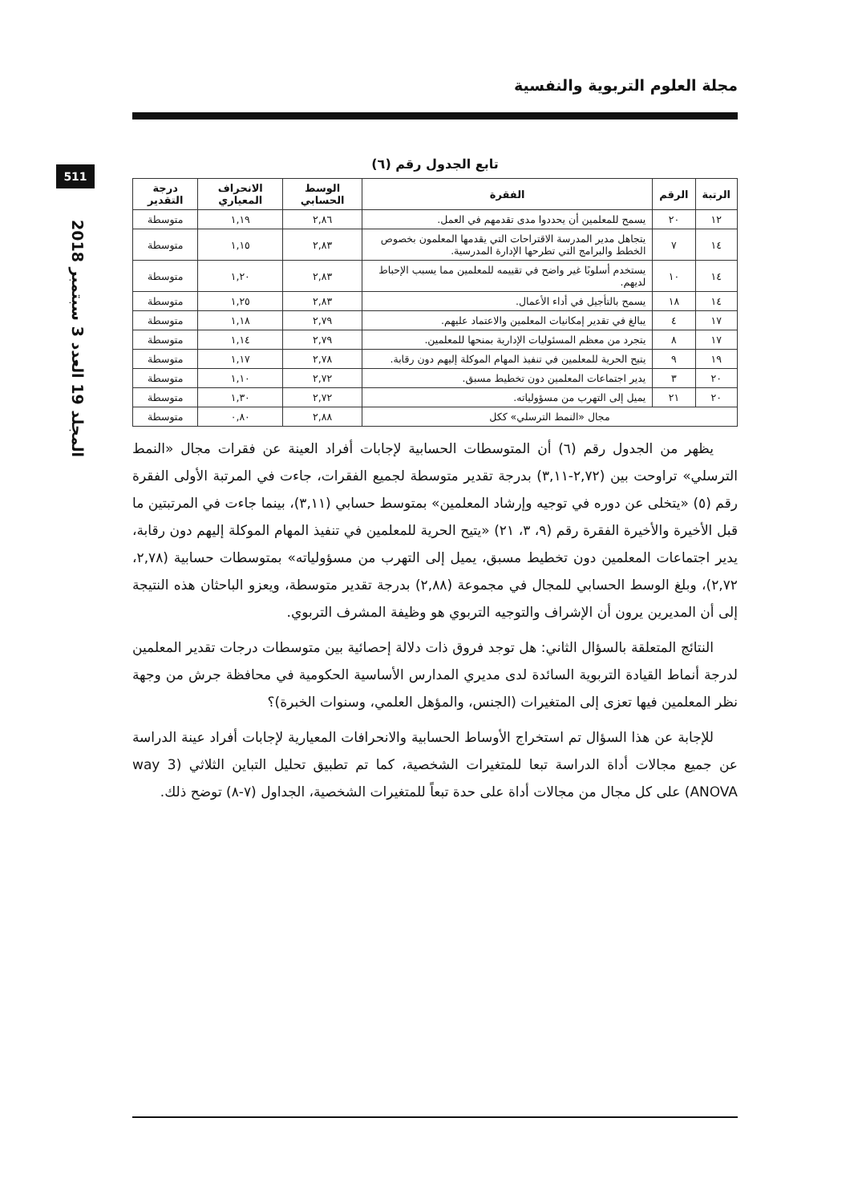مجلة العلوم التربوية والنفسية
511
المجلد 19 العدد 3 سبتمبر 2018
تابع الجدول رقم (٦)
| الرتبة | الرقم | الفقرة | الوسط الحسابي | الانحراف المعياري | درجة التقدير |
| --- | --- | --- | --- | --- | --- |
| ١٢ | ٢٠ | يسمح للمعلمين أن يحددوا مدى تقدمهم في العمل. | ٢,٨٦ | ١,١٩ | متوسطة |
| ١٤ | ٧ | يتجاهل مدير المدرسة الاقتراحات التي يقدمها المعلمون بخصوص الخطط والبرامج التي تطرحها الإدارة المدرسية. | ٢,٨٣ | ١,١٥ | متوسطة |
| ١٤ | ١٠ | يستخدم أسلوبًا غير واضح في تقييمه للمعلمين مما يسبب الإحباط لديهم. | ٢,٨٣ | ١,٢٠ | متوسطة |
| ١٤ | ١٨ | يسمح بالتأجيل في أداء الأعمال. | ٢,٨٣ | ١,٢٥ | متوسطة |
| ١٧ | ٤ | يبالغ في تقدير إمكانيات المعلمين والاعتماد عليهم. | ٢,٧٩ | ١,١٨ | متوسطة |
| ١٧ | ٨ | يتجرد من معظم المسئوليات الإدارية بمنحها للمعلمين. | ٢,٧٩ | ١,١٤ | متوسطة |
| ١٩ | ٩ | يتيح الحرية للمعلمين في تنفيذ المهام الموكلة إليهم دون رقابة. | ٢,٧٨ | ١,١٧ | متوسطة |
| ٢٠ | ٣ | يدير اجتماعات المعلمين دون تخطيط مسبق. | ٢,٧٢ | ١,١٠ | متوسطة |
| ٢٠ | ٢١ | يميل إلى التهرب من مسؤولياته. | ٢,٧٢ | ١,٣٠ | متوسطة |
| مجال «النمط الترسلي» ككل | | | ٢,٨٨ | ٠,٨٠ | متوسطة |
يظهر من الجدول رقم (٦) أن المتوسطات الحسابية لإجابات أفراد العينة عن فقرات مجال «النمط الترسلي» تراوحت بين (٢,٧٢-٣,١١) بدرجة تقدير متوسطة لجميع الفقرات، جاءت في المرتبة الأولى الفقرة رقم (٥) «يتخلى عن دوره في توجيه وإرشاد المعلمين» بمتوسط حسابي (٣,١١)، بينما جاءت في المرتبتين ما قبل الأخيرة والأخيرة الفقرة رقم (٩، ٣، ٢١) «يتيح الحرية للمعلمين في تنفيذ المهام الموكلة إليهم دون رقابة، يدير اجتماعات المعلمين دون تخطيط مسبق، يميل إلى التهرب من مسؤولياته» بمتوسطات حسابية (٢,٧٨، ٢,٧٢)، وبلغ الوسط الحسابي للمجال في مجموعة (٢,٨٨) بدرجة تقدير متوسطة، ويعزو الباحثان هذه النتيجة إلى أن المديرين يرون أن الإشراف والتوجيه التربوي هو وظيفة المشرف التربوي.
النتائج المتعلقة بالسؤال الثاني: هل توجد فروق ذات دلالة إحصائية بين متوسطات درجات تقدير المعلمين لدرجة أنماط القيادة التربوية السائدة لدى مديري المدارس الأساسية الحكومية في محافظة جرش من وجهة نظر المعلمين فيها تعزى إلى المتغيرات (الجنس، والمؤهل العلمي، وسنوات الخبرة)؟
للإجابة عن هذا السؤال تم استخراج الأوساط الحسابية والانحرافات المعيارية لإجابات أفراد عينة الدراسة عن جميع مجالات أداة الدراسة تبعا للمتغيرات الشخصية، كما تم تطبيق تحليل التباين الثلاثي (3 way ANOVA) على كل مجال من مجالات أداة على حدة تبعاً للمتغيرات الشخصية، الجداول (٧-٨) توضح ذلك.